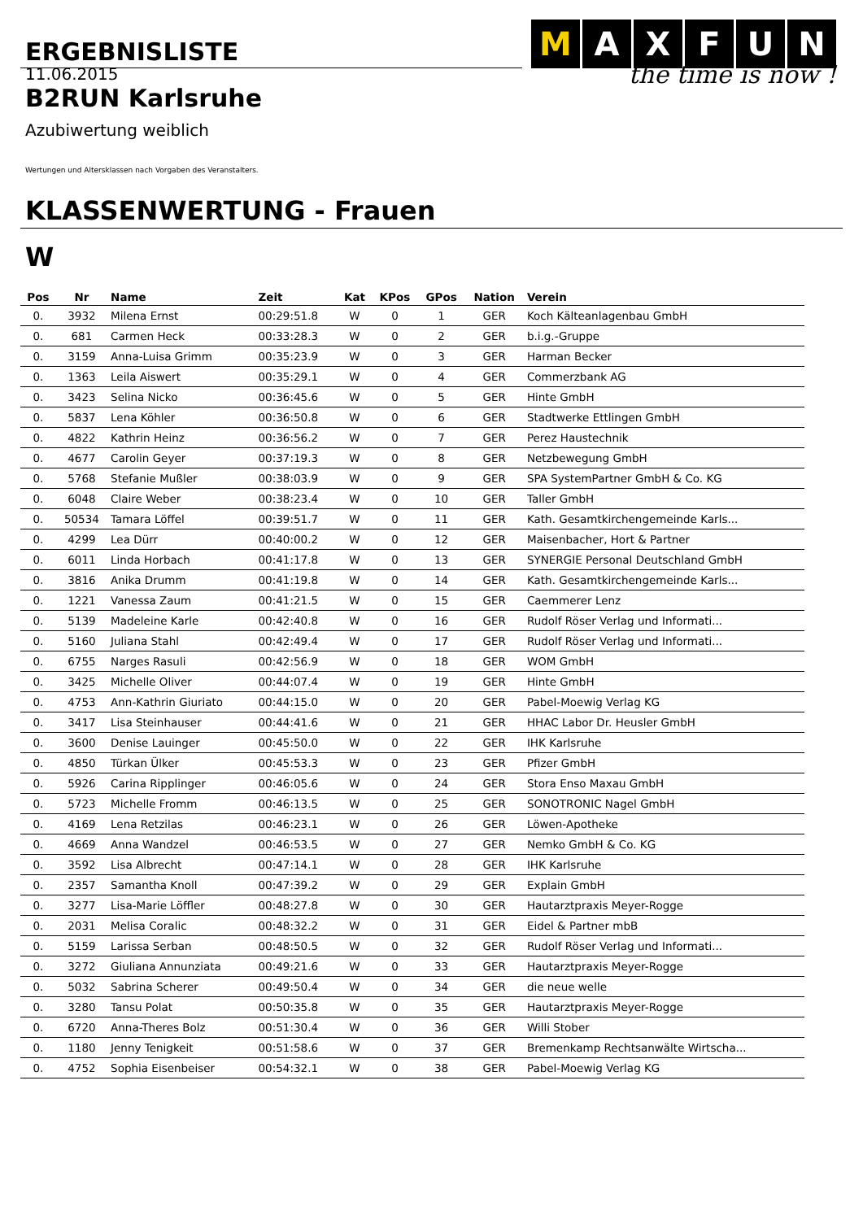ERGEBNISLISTE
M AXFUN
the time is now !
11.06.2015
B2RUN Karlsruhe
Azubiwertung weiblich
Wertungen und Altersklassen nach Vorgaben des Veranstalters.
KLASSENWERTUNG - Frauen
W
| Pos | Nr | Name | Zeit | Kat | KPos | GPos | Nation | Verein |
| --- | --- | --- | --- | --- | --- | --- | --- | --- |
| 0. | 3932 | Milena Ernst | 00:29:51.8 | W | 0 | 1 | GER | Koch Kälteanlagenbau GmbH |
| 0. | 681 | Carmen Heck | 00:33:28.3 | W | 0 | 2 | GER | b.i.g.-Gruppe |
| 0. | 3159 | Anna-Luisa Grimm | 00:35:23.9 | W | 0 | 3 | GER | Harman Becker |
| 0. | 1363 | Leila Aiswert | 00:35:29.1 | W | 0 | 4 | GER | Commerzbank AG |
| 0. | 3423 | Selina Nicko | 00:36:45.6 | W | 0 | 5 | GER | Hinte GmbH |
| 0. | 5837 | Lena Köhler | 00:36:50.8 | W | 0 | 6 | GER | Stadtwerke Ettlingen GmbH |
| 0. | 4822 | Kathrin Heinz | 00:36:56.2 | W | 0 | 7 | GER | Perez Haustechnik |
| 0. | 4677 | Carolin Geyer | 00:37:19.3 | W | 0 | 8 | GER | Netzbewegung GmbH |
| 0. | 5768 | Stefanie Mußler | 00:38:03.9 | W | 0 | 9 | GER | SPA SystemPartner GmbH & Co. KG |
| 0. | 6048 | Claire Weber | 00:38:23.4 | W | 0 | 10 | GER | Taller GmbH |
| 0. | 50534 | Tamara Löffel | 00:39:51.7 | W | 0 | 11 | GER | Kath. Gesamtkirchengemeinde Karls... |
| 0. | 4299 | Lea Dürr | 00:40:00.2 | W | 0 | 12 | GER | Maisenbacher, Hort & Partner |
| 0. | 6011 | Linda Horbach | 00:41:17.8 | W | 0 | 13 | GER | SYNERGIE Personal Deutschland GmbH |
| 0. | 3816 | Anika Drumm | 00:41:19.8 | W | 0 | 14 | GER | Kath. Gesamtkirchengemeinde Karls... |
| 0. | 1221 | Vanessa Zaum | 00:41:21.5 | W | 0 | 15 | GER | Caemmerer Lenz |
| 0. | 5139 | Madeleine Karle | 00:42:40.8 | W | 0 | 16 | GER | Rudolf Röser Verlag und Informati... |
| 0. | 5160 | Juliana Stahl | 00:42:49.4 | W | 0 | 17 | GER | Rudolf Röser Verlag und Informati... |
| 0. | 6755 | Narges Rasuli | 00:42:56.9 | W | 0 | 18 | GER | WOM GmbH |
| 0. | 3425 | Michelle Oliver | 00:44:07.4 | W | 0 | 19 | GER | Hinte GmbH |
| 0. | 4753 | Ann-Kathrin Giuriato | 00:44:15.0 | W | 0 | 20 | GER | Pabel-Moewig Verlag KG |
| 0. | 3417 | Lisa Steinhauser | 00:44:41.6 | W | 0 | 21 | GER | HHAC Labor Dr. Heusler GmbH |
| 0. | 3600 | Denise Lauinger | 00:45:50.0 | W | 0 | 22 | GER | IHK Karlsruhe |
| 0. | 4850 | Türkan Ülker | 00:45:53.3 | W | 0 | 23 | GER | Pfizer GmbH |
| 0. | 5926 | Carina Ripplinger | 00:46:05.6 | W | 0 | 24 | GER | Stora Enso Maxau GmbH |
| 0. | 5723 | Michelle Fromm | 00:46:13.5 | W | 0 | 25 | GER | SONOTRONIC Nagel GmbH |
| 0. | 4169 | Lena Retzilas | 00:46:23.1 | W | 0 | 26 | GER | Löwen-Apotheke |
| 0. | 4669 | Anna Wandzel | 00:46:53.5 | W | 0 | 27 | GER | Nemko GmbH & Co. KG |
| 0. | 3592 | Lisa Albrecht | 00:47:14.1 | W | 0 | 28 | GER | IHK Karlsruhe |
| 0. | 2357 | Samantha Knoll | 00:47:39.2 | W | 0 | 29 | GER | Explain GmbH |
| 0. | 3277 | Lisa-Marie Löffler | 00:48:27.8 | W | 0 | 30 | GER | Hautarztpraxis Meyer-Rogge |
| 0. | 2031 | Melisa Coralic | 00:48:32.2 | W | 0 | 31 | GER | Eidel & Partner mbB |
| 0. | 5159 | Larissa Serban | 00:48:50.5 | W | 0 | 32 | GER | Rudolf Röser Verlag und Informati... |
| 0. | 3272 | Giuliana Annunziata | 00:49:21.6 | W | 0 | 33 | GER | Hautarztpraxis Meyer-Rogge |
| 0. | 5032 | Sabrina Scherer | 00:49:50.4 | W | 0 | 34 | GER | die neue welle |
| 0. | 3280 | Tansu Polat | 00:50:35.8 | W | 0 | 35 | GER | Hautarztpraxis Meyer-Rogge |
| 0. | 6720 | Anna-Theres Bolz | 00:51:30.4 | W | 0 | 36 | GER | Willi Stober |
| 0. | 1180 | Jenny Tenigkeit | 00:51:58.6 | W | 0 | 37 | GER | Bremenkamp Rechtsanwälte Wirtscha... |
| 0. | 4752 | Sophia Eisenbeiser | 00:54:32.1 | W | 0 | 38 | GER | Pabel-Moewig Verlag KG |